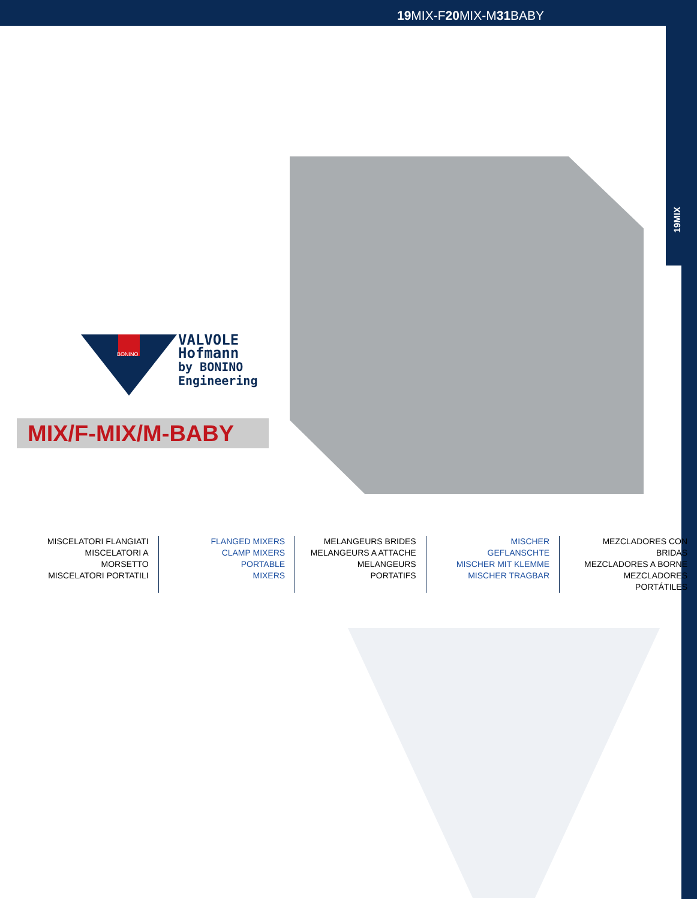19 MIX-F20 MIX-M31 BABY
19MIX
BONINO
VALVOLE
Hofmann
by BONINO
Engineering
MIX/F-MIX/M-BABY
MISCELATORI FLANGIATI
MISCELATORI A MORSETTO
MISCELATORI PORTATILI
FLANGED MIXERS
CLAMP MIXERS
PORTABLE MIXERS
MELANGEURS BRIDES
MELANGEURS A ATTACHE
MELANGEURS PORTATIFS
MISCHER GEFLANSCHTE
MISCHER MIT KLEMME
MISCHER TRAGBAR
MEZCLADORES CON BRIDAS
MEZCLADORES A BORNE
MEZCLADORES PORTÁTILES